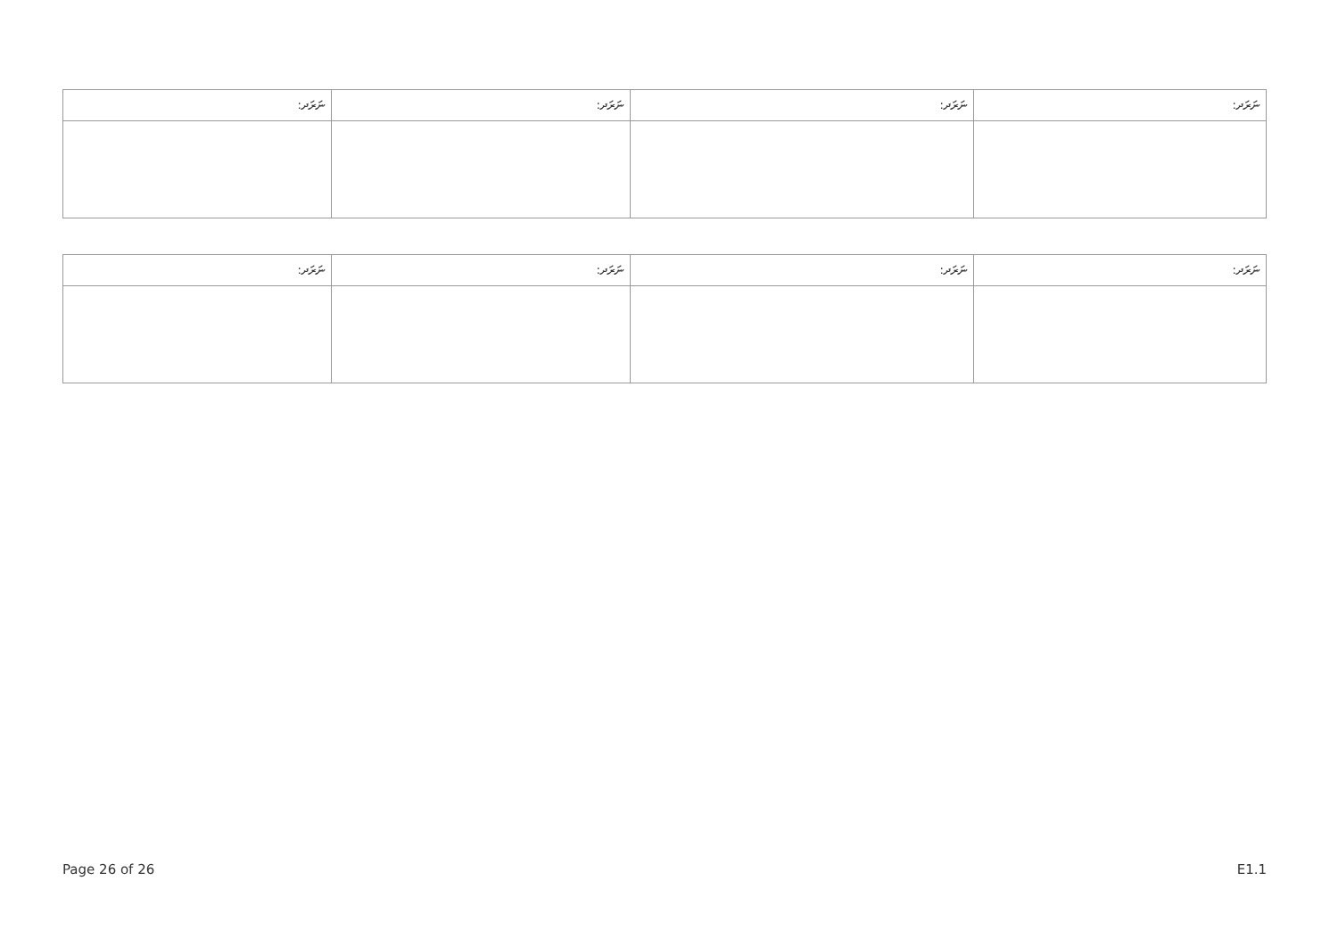| ނަރަދ: | ނަރަދ: | ނަރަދ: | ނަރަދ: |
| --- | --- | --- | --- |
| ނަރަދ: | ނަރަދ: | ނަރަދ: | ނަރަދ: |
| --- | --- | --- | --- |
Page 26 of 26 E1.1